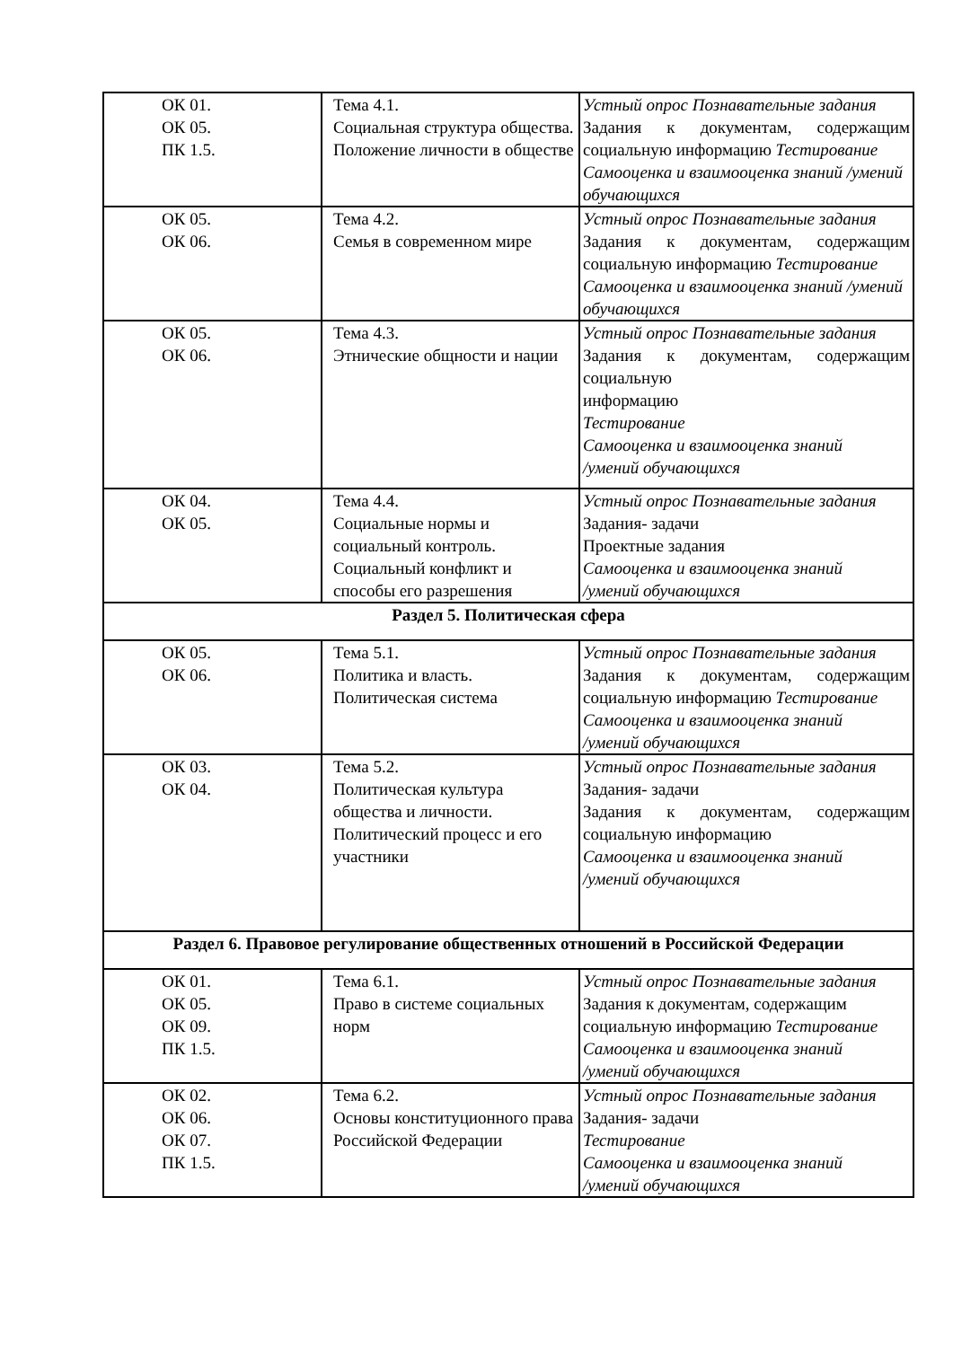| ОК 01. ОК 05. ПК 1.5. | Тема 4.1. Социальная структура общества. Положение личности в обществе | Устный опрос Познавательные задания Задания к документам, содержащим социальную информацию Тестирование Самооценка и взаимооценка знаний /умений обучающихся |
| ОК 05. ОК 06. | Тема 4.2. Семья в современном мире | Устный опрос Познавательные задания Задания к документам, содержащим социальную информацию Тестирование Самооценка и взаимооценка знаний /умений обучающихся |
| ОК 05. ОК 06. | Тема 4.3. Этнические общности и нации | Устный опрос Познавательные задания Задания к документам, содержащим социальную информацию Тестирование Самооценка и взаимооценка знаний /умений обучающихся |
| ОК 04. ОК 05. | Тема 4.4. Социальные нормы и социальный контроль. Социальный конфликт и способы его разрешения | Устный опрос Познавательные задания Задания- задачи Проектные задания Самооценка и взаимооценка знаний /умений обучающихся |
| Раздел 5. Политическая сфера | | |
| ОК 05. ОК 06. | Тема 5.1. Политика и власть. Политическая система | Устный опрос Познавательные задания Задания к документам, содержащим социальную информацию Тестирование Самооценка и взаимооценка знаний /умений обучающихся |
| ОК 03. ОК 04. | Тема 5.2. Политическая культура общества и личности. Политический процесс и его участники | Устный опрос Познавательные задания Задания- задачи Задания к документам, содержащим социальную информацию Самооценка и взаимооценка знаний /умений обучающихся |
| Раздел 6. Правовое регулирование общественных отношений в Российской Федерации | | |
| ОК 01. ОК 05. ОК 09. ПК 1.5. | Тема 6.1. Право в системе социальных норм | Устный опрос Познавательные задания Задания к документам, содержащим социальную информацию Тестирование Самооценка и взаимооценка знаний /умений обучающихся |
| ОК 02. ОК 06. ОК 07. ПК 1.5. | Тема 6.2. Основы конституционного права Российской Федерации | Устный опрос Познавательные задания Задания- задачи Тестирование Самооценка и взаимооценка знаний /умений обучающихся |